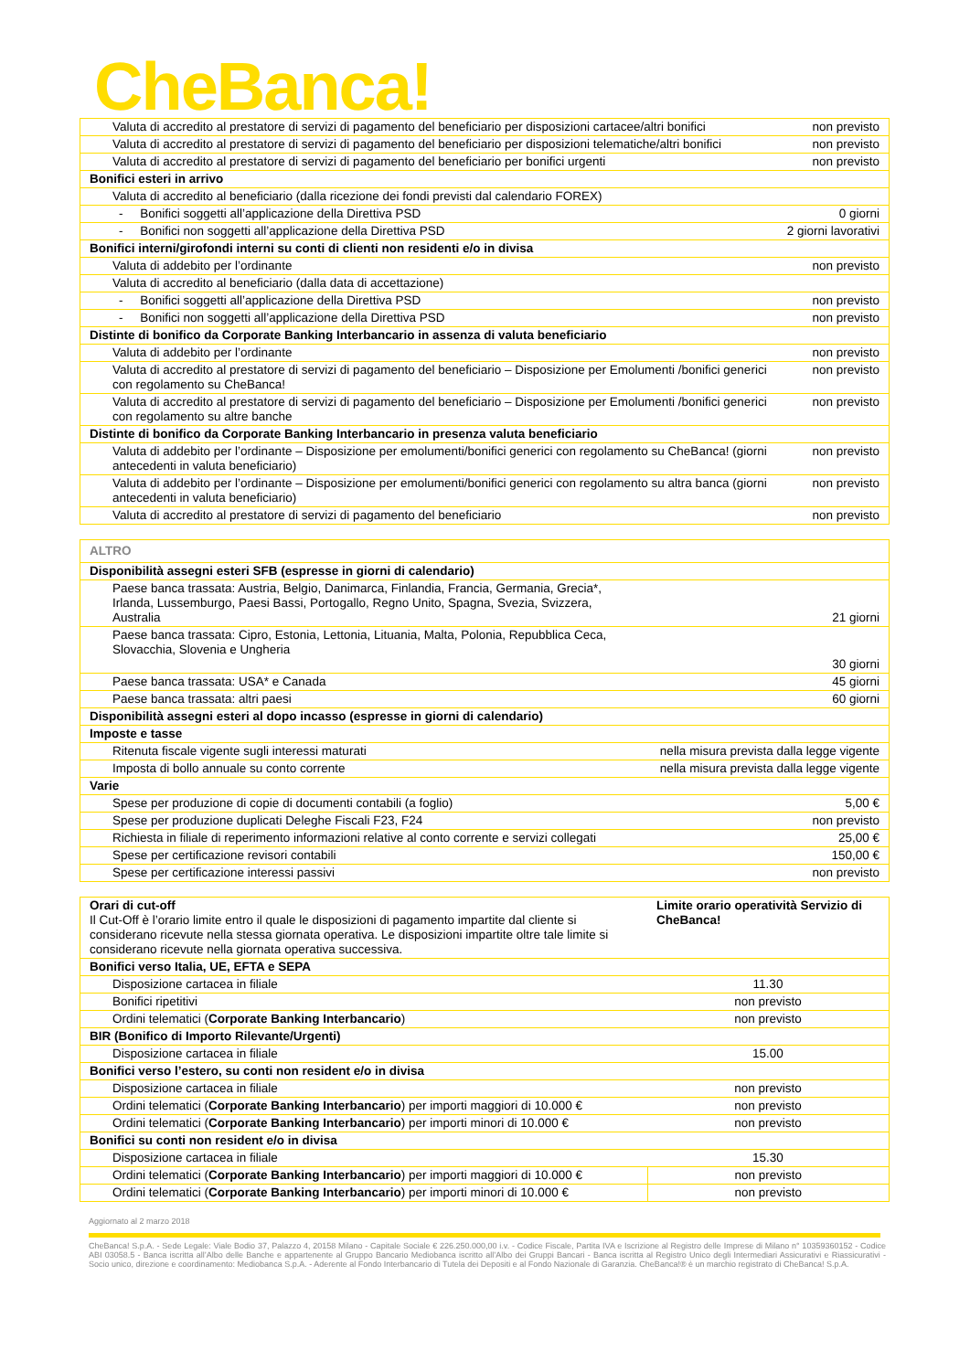CheBanca!
| Valuta di accredito al prestatore di servizi di pagamento del beneficiario per disposizioni cartacee/altri bonifici | non previsto |
| Valuta di accredito al prestatore di servizi di pagamento del beneficiario per disposizioni telematiche/altri bonifici | non previsto |
| Valuta di accredito al prestatore di servizi di pagamento del beneficiario per bonifici urgenti | non previsto |
| Bonifici esteri in arrivo | |
| Valuta di accredito al beneficiario (dalla ricezione dei fondi previsti dal calendario FOREX) | |
| - Bonifici soggetti all’applicazione della Direttiva PSD | 0 giorni |
| - Bonifici non soggetti all’applicazione della Direttiva PSD | 2 giorni lavorativi |
| Bonifici interni/girofondi interni su conti di clienti non residenti e/o in divisa | |
| Valuta di addebito per l’ordinante | non previsto |
| Valuta di accredito al beneficiario (dalla data di accettazione) | |
| - Bonifici soggetti all’applicazione della Direttiva PSD | non previsto |
| - Bonifici non soggetti all’applicazione della Direttiva PSD | non previsto |
| Distinte di bonifico da Corporate Banking Interbancario in assenza di valuta beneficiario | |
| Valuta di addebito per l’ordinante | non previsto |
| Valuta di accredito al prestatore di servizi di pagamento del beneficiario – Disposizione per Emolumenti /bonifici generici con regolamento su CheBanca! | non previsto |
| Valuta di accredito al prestatore di servizi di pagamento del beneficiario – Disposizione per Emolumenti /bonifici generici con regolamento su altre banche | non previsto |
| Distinte di bonifico da Corporate Banking Interbancario in presenza valuta beneficiario | |
| Valuta di addebito per l’ordinante – Disposizione per emolumenti/bonifici generici con regolamento su CheBanca! (giorni antecedenti in valuta beneficiario) | non previsto |
| Valuta di addebito per l’ordinante – Disposizione per emolumenti/bonifici generici con regolamento su altra banca (giorni antecedenti in valuta beneficiario) | non previsto |
| Valuta di accredito al prestatore di servizi di pagamento del beneficiario | non previsto |
| ALTRO | |
| Disponibilità assegni esteri SFB (espresse in giorni di calendario) | |
| Paese banca trassata: Austria, Belgio, Danimarca, Finlandia, Francia, Germania, Grecia*, Irlanda, Lussemburgo, Paesi Bassi, Portogallo, Regno Unito, Spagna, Svezia, Svizzera, Australia | 21 giorni |
| Paese banca trassata: Cipro, Estonia, Lettonia, Lituania, Malta, Polonia, Repubblica Ceca, Slovacchia, Slovenia e Ungheria | 30 giorni |
| Paese banca trassata: USA* e Canada | 45 giorni |
| Paese banca trassata: altri paesi | 60 giorni |
| Disponibilità assegni esteri al dopo incasso (espresse in giorni di calendario) | |
| Imposte e tasse | |
| Ritenuta fiscale vigente sugli interessi maturati | nella misura prevista dalla legge vigente |
| Imposta di bollo annuale su conto corrente | nella misura prevista dalla legge vigente |
| Varie | |
| Spese per produzione di copie di documenti contabili (a foglio) | 5,00 € |
| Spese per produzione duplicati Deleghe Fiscali F23, F24 | non previsto |
| Richiesta in filiale di reperimento informazioni relative al conto corrente e servizi collegati | 25,00 € |
| Spese per certificazione revisori contabili | 150,00 € |
| Spese per certificazione interessi passivi | non previsto |
| Orari di cut-off Il Cut-Off è l’orario limite entro il quale le disposizioni di pagamento impartite dal cliente si considerano ricevute nella stessa giornata operativa. Le disposizioni impartite oltre tale limite si considerano ricevute nella giornata operativa successiva. | Limite orario operatività Servizio di CheBanca! |
| Bonifici verso Italia, UE, EFTA e SEPA | |
| Disposizione cartacea in filiale | 11.30 |
| Bonifici ripetitivi | non previsto |
| Ordini telematici ( Corporate Banking Interbancario ) | non previsto |
| BIR (Bonifico di Importo Rilevante/Urgenti) | |
| Disposizione cartacea in filiale | 15.00 |
| Bonifici verso l’estero, su conti non resident e/o in divisa | |
| Disposizione cartacea in filiale | non previsto |
| Ordini telematici ( Corporate Banking Interbancario ) per importi maggiori di 10.000 € | non previsto |
| Ordini telematici ( Corporate Banking Interbancario ) per importi minori di 10.000 € | non previsto |
| Bonifici su conti non resident e/o in divisa | |
| Disposizione cartacea in filiale | 15.30 |
| Ordini telematici ( Corporate Banking Interbancario ) per importi maggiori di 10.000 € | non previsto |
| Ordini telematici ( Corporate Banking Interbancario ) per importi minori di 10.000 € | non previsto |
Aggiornato al 2 marzo 2018
CheBanca! S.p.A. - Sede Legale: Viale Bodio 37, Palazzo 4, 20158 Milano - Capitale Sociale € 226.250.000,00 i.v. - Codice Fiscale, Partita IVA e Iscrizione al Registro delle Imprese di Milano n° 10359360152 - Codice ABI 03058.5 - Banca iscritta all’Albo delle Banche e appartenente al Gruppo Bancario Mediobanca iscritto all’Albo dei Gruppi Bancari - Banca iscritta al Registro Unico degli Intermediari Assicurativi e Riassicurativi - Socio unico, direzione e coordinamento: Mediobanca S.p.A. - Aderente al Fondo Interbancario di Tutela dei Depositi e al Fondo Nazionale di Garanzia. CheBanca!® è un marchio registrato di CheBanca! S.p.A.